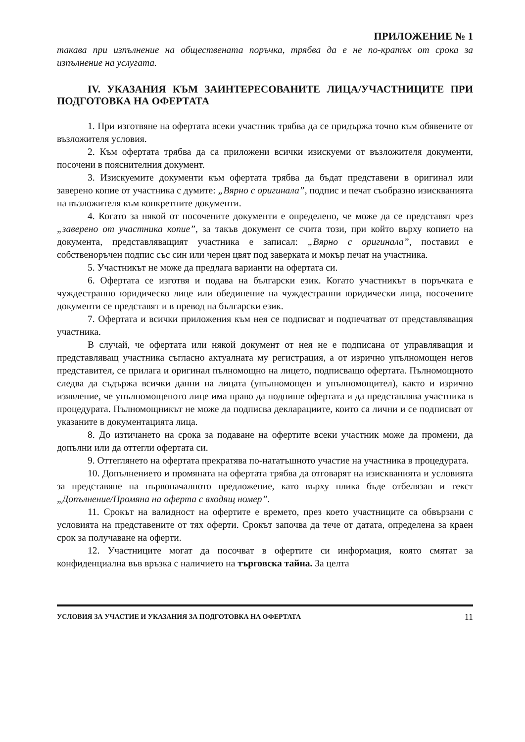ПРИЛОЖЕНИЕ № 1
такава при изпълнение на обществената поръчка, трябва да е не по-кратък от срока за изпълнение на услугата.
IV. УКАЗАНИЯ КЪМ ЗАИНТЕРЕСОВАНИТЕ ЛИЦА/УЧАСТНИЦИТЕ ПРИ ПОДГОТОВКА НА ОФЕРТАТА
1. При изготвяне на офертата всеки участник трябва да се придържа точно към обявените от възложителя условия.
2. Към офертата трябва да са приложени всички изискуеми от възложителя документи, посочени в пояснителния документ.
3. Изискуемите документи към офертата трябва да бъдат представени в оригинал или заверено копие от участника с думите: „Вярно с оригинала”, подпис и печат съобразно изискванията на възложителя към конкретните документи.
4. Когато за някой от посочените документи е определено, че може да се представят чрез „заверено от участника копие”, за такъв документ се счита този, при който върху копието на документа, представляващият участника е записал: „Вярно с оригинала”, поставил е собственоръчен подпис със син или черен цвят под заверката и мокър печат на участника.
5. Участникът не може да предлага варианти на офертата си.
6. Офертата се изготвя и подава на български език. Когато участникът в поръчката е чуждестранно юридическо лице или обединение на чуждестранни юридически лица, посочените документи се представят и в превод на български език.
7. Офертата и всички приложения към нея се подписват и подпечатват от представляващия участника.
В случай, че офертата или някой документ от нея не е подписана от управляващия и представляващ участника съгласно актуалната му регистрация, а от изрично упълномощен негов представител, се прилага и оригинал пълномощно на лицето, подписващо офертата. Пълномощното следва да съдържа всички данни на лицата (упълномощен и упълномощител), както и изрично изявление, че упълномощеното лице има право да подпише офертата и да представлява участника в процедурата. Пълномощникът не може да подписва декларациите, които са лични и се подписват от указаните в документацията лица.
8. До изтичането на срока за подаване на офертите всеки участник може да промени, да допълни или да оттегли офертата си.
9. Оттеглянето на офертата прекратява по-нататъшното участие на участника в процедурата.
10. Допълнението и промяната на офертата трябва да отговарят на изискванията и условията за представяне на първоначалното предложение, като върху плика бъде отбелязан и текст „Допълнение/Промяна на оферта с входящ номер”.
11. Срокът на валидност на офертите е времето, през което участниците са обвързани с условията на представените от тях оферти. Срокът започва да тече от датата, определена за краен срок за получаване на оферти.
12. Участниците могат да посочват в офертите си информация, която смятат за конфиденциална във връзка с наличието на търговска тайна. За целта
УСЛОВИЯ ЗА УЧАСТИЕ И УКАЗАНИЯ ЗА ПОДГОТОВКА НА ОФЕРТАТА 11